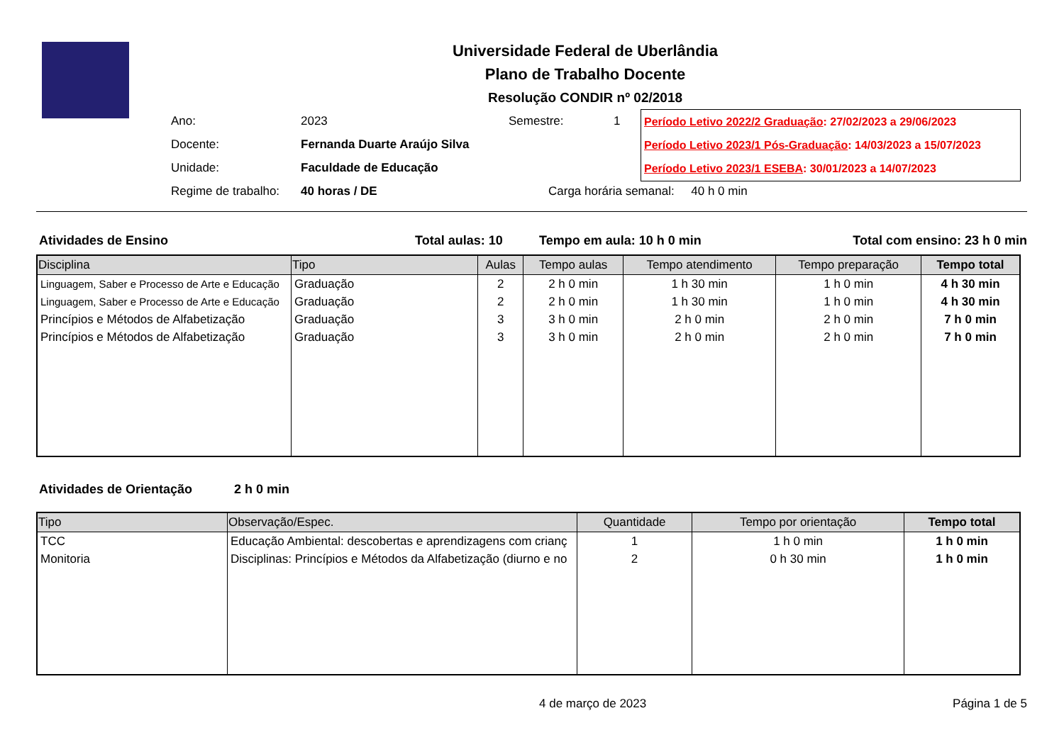Universidade Federal de Uberlândia
Plano de Trabalho Docente
Resolução CONDIR nº 02/2018
| Ano: | 2023 | Semestre: | 1 |
| Docente: | Fernanda Duarte Araújo Silva | | |
| Unidade: | Faculdade de Educação | | |
| Regime de trabalho: | 40 horas / DE | Carga horária semanal: 40 h 0 min | |
Período Letivo 2022/2 Graduação: 27/02/2023 a 29/06/2023
Período Letivo 2023/1 Pós-Graduação: 14/03/2023 a 15/07/2023
Período Letivo 2023/1 ESEBA: 30/01/2023 a 14/07/2023
Atividades de Ensino Total aulas: 10 Tempo em aula: 10 h 0 min Total com ensino: 23 h 0 min
| Disciplina | Tipo | Aulas | Tempo aulas | Tempo atendimento | Tempo preparação | Tempo total |
| --- | --- | --- | --- | --- | --- | --- |
| Linguagem, Saber e Processo de Arte e Educação | Graduação | 2 | 2 h 0 min | 1 h 30 min | 1 h 0 min | 4 h 30 min |
| Linguagem, Saber e Processo de Arte e Educação | Graduação | 2 | 2 h 0 min | 1 h 30 min | 1 h 0 min | 4 h 30 min |
| Princípios e Métodos de Alfabetização | Graduação | 3 | 3 h 0 min | 2 h 0 min | 2 h 0 min | 7 h 0 min |
| Princípios e Métodos de Alfabetização | Graduação | 3 | 3 h 0 min | 2 h 0 min | 2 h 0 min | 7 h 0 min |
Atividades de Orientação 2 h 0 min
| Tipo | Observação/Espec. | Quantidade | Tempo por orientação | Tempo total |
| --- | --- | --- | --- | --- |
| TCC | Educação Ambiental: descobertas e aprendizagens com crianç | 1 | 1 h 0 min | 1 h 0 min |
| Monitoria | Disciplinas: Princípios e Métodos da Alfabetização (diurno e no | 2 | 0 h 30 min | 1 h 0 min |
4 de março de 2023 Página 1 de 5